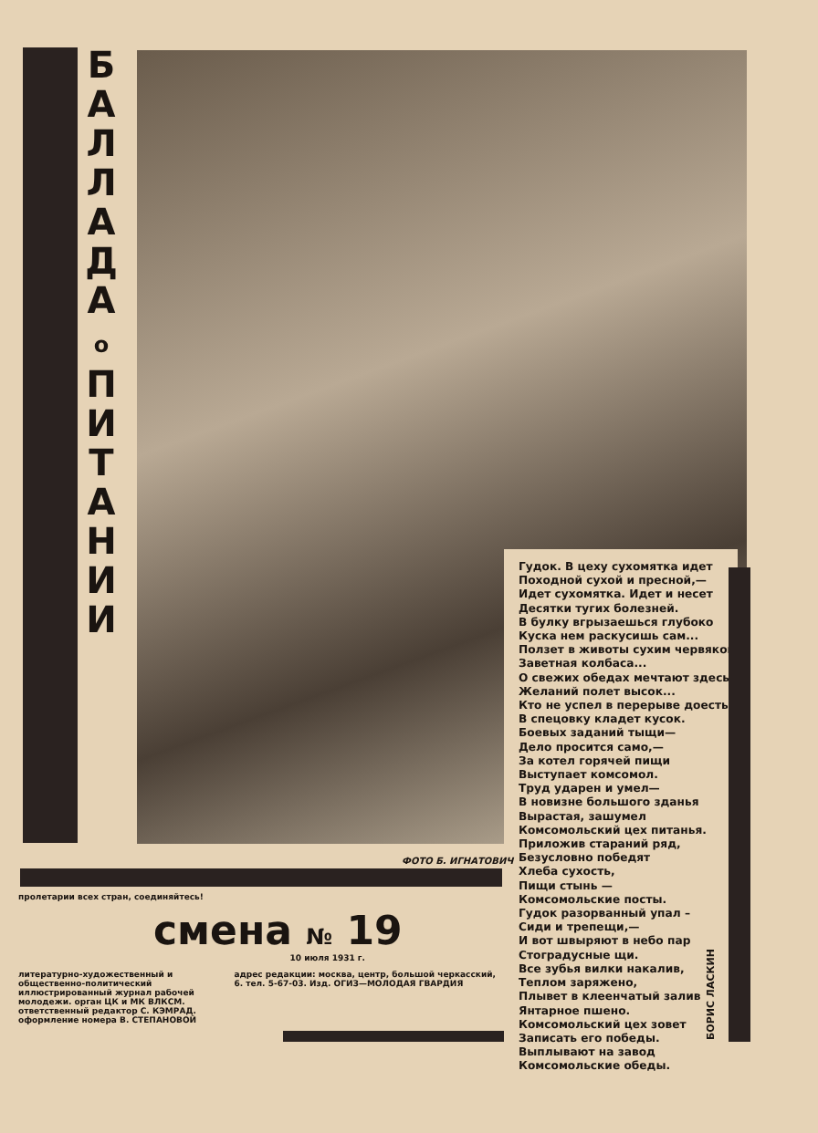Б А Л Л А Д А
о
П И Т А Н И И
Гудок. В цеху сухомятка идет
Походной сухой и пресной,—
Идет сухомятка. Идет и несет
Десятки тугих болезней.
В булку вгрызаешься глубоко
Куска нем раскусишь сам...
Ползет в животы сухим червяком
Заветная колбаса...
О свежих обедах мечтают здесь,
Желаний полет высок...
Кто не успел в перерыве доесть,
В спецовку кладет кусок.
Боевых заданий тыщи—
Дело просится само,—
За котел горячей пищи
Выступает комсомол.
Труд ударен и умел—
В новизне большого зданья
Вырастая, зашумел
Комсомольский цех питанья.
Приложив стараний ряд,
Безусловно победят
Хлеба сухость,
Пищи стынь —
Комсомольские посты.
Гудок разорванный упал –
Сиди и трепещи,—
И вот швыряют в небо пар
Стоградусные щи.
Все зубья вилки накалив,
Теплом заряжено,
Плывет в клеенчатый залив
Янтарное пшено.
Комсомольский цех зовет
Записать его победы.
Выплывают на завод
Комсомольские обеды.
БОРИС ЛАСКИН
ФОТО Б. ИГНАТОВИЧ
пролетарии всех стран, соединяйтесь!
смена № 19
10 июля 1931 г.
литературно-художественный и общественно-политический иллюстрированный журнал рабочей молодежи. орган ЦК и МК ВЛКСМ. ответственный редактор С. КЭМРАД. оформление номера В. СТЕПАНОВОЙ
адрес редакции: москва, центр, большой черкасский, 6. тел. 5-67-03. Изд. ОГИЗ—МОЛОДАЯ ГВАРДИЯ